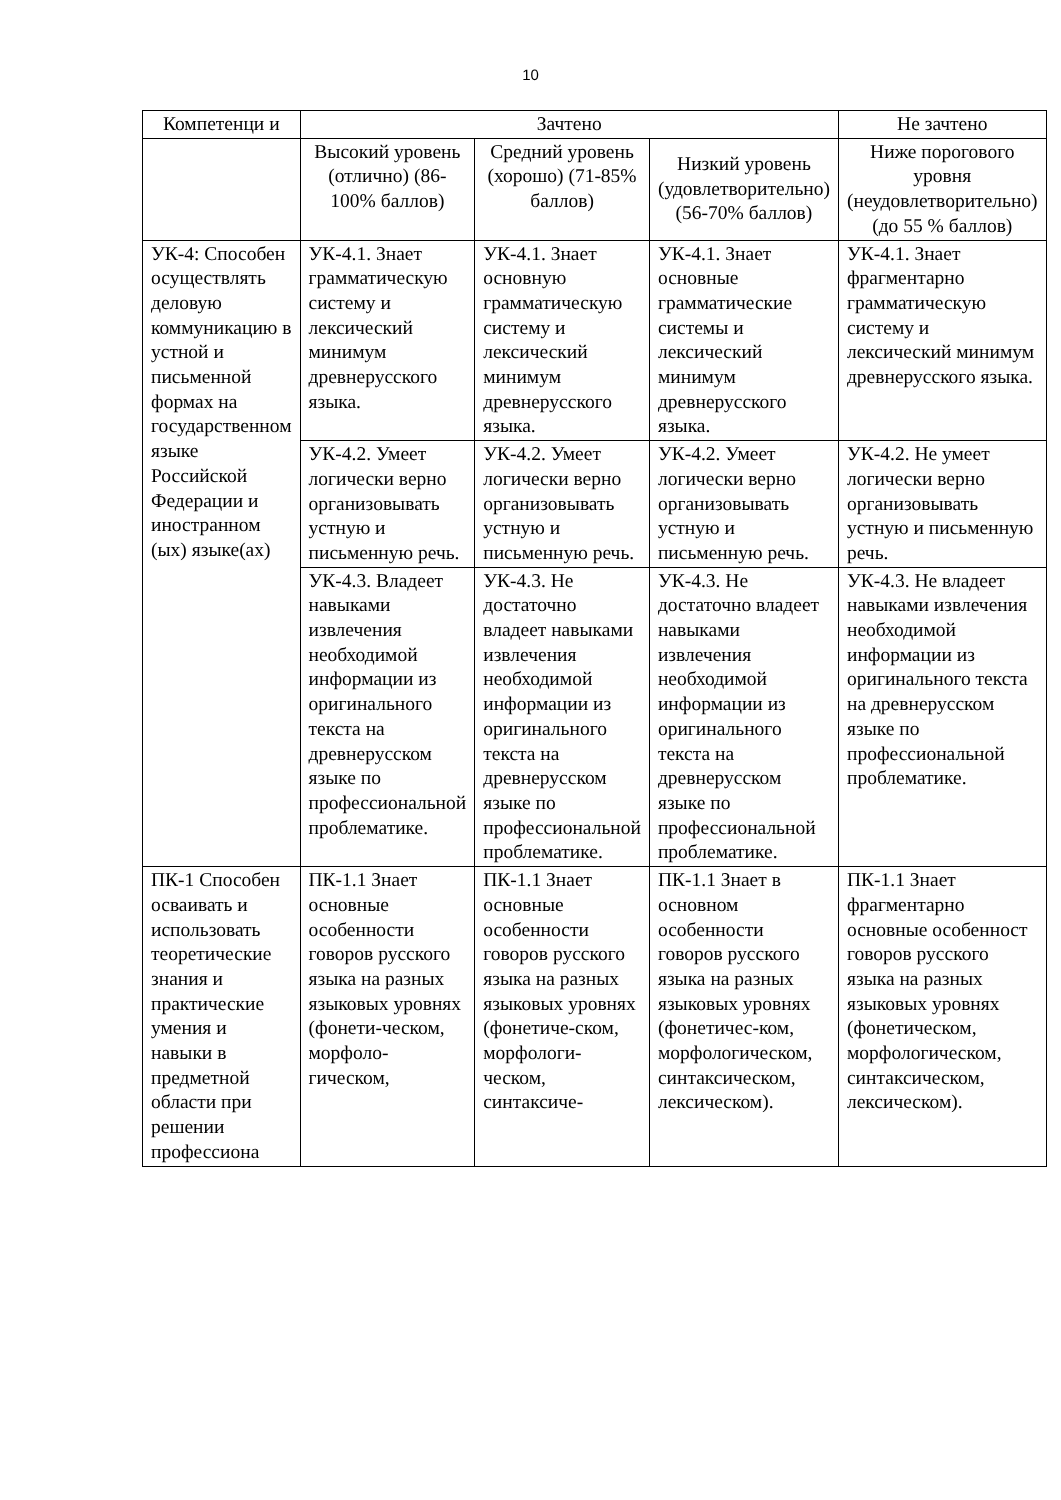10
| Компетенци и | Зачтено | | | Не зачтено |
| --- | --- | --- | --- | --- |
| | Высокий уровень (отлично) (86-100% баллов) | Средний уровень (хорошо) (71-85% баллов) | Низкий уровень (удовлетворительно) (56-70% баллов) | Ниже порогового уровня (неудовлетворительно) (до 55 % баллов) |
| УК-4: Способен осуществлять деловую коммуникацию в устной и письменной формах на государственном языке Российской Федерации и иностранном (ых) языке(ах) | УК-4.1. Знает грамматическую систему и лексический минимум древнерусского языка. | УК-4.1. Знает основную грамматическую систему и лексический минимум древнерусского языка. | УК-4.1. Знает основные грамматические системы и лексический минимум древнерусского языка. | УК-4.1. Знает фрагментарно грамматическую систему и лексический минимум древнерусского языка. |
| | УК-4.2. Умеет логически верно организовывать устную и письменную речь. | УК-4.2. Умеет логически верно организовывать устную и письменную речь. | УК-4.2. Умеет логически верно организовывать устную и письменную речь. | УК-4.2. Не умеет логически верно организовывать устную и письменную речь. |
| | УК-4.3. Владеет навыками извлечения необходимой информации из оригинального текста на древнерусском языке по профессиональной проблематике. | УК-4.3. Не достаточно владеет навыками извлечения необходимой информации из оригинального текста на древнерусском языке по профессиональной проблематике. | УК-4.3. Не достаточно владеет навыками извлечения необходимой информации из оригинального текста на древнерусском языке по профессиональной проблематике. | УК-4.3. Не владеет навыками извлечения необходимой информации из оригинального текста на древнерусском языке по профессиональной проблематике. |
| ПК-1 Способен осваивать и использовать теоретические знания и практические умения и навыки в предметной области при решении профессиона | ПК-1.1 Знает основные особенности говоров русского языка на разных языковых уровнях (фонети-ческом, морфоло-гическом, | ПК-1.1 Знает основные особенности говоров русского языка на разных языковых уровнях (фонетиче-ском, морфологи-ческом, синтаксиче- | ПК-1.1 Знает в основном особенности говоров русского языка на разных языковых уровнях (фонетичес-ком, морфологическом, синтаксическом, лексическом). | ПК-1.1 Знает фрагментарно основные особенност говоров русского языка на разных языковых уровнях (фонетическом, морфологическом, синтаксическом, лексическом). |